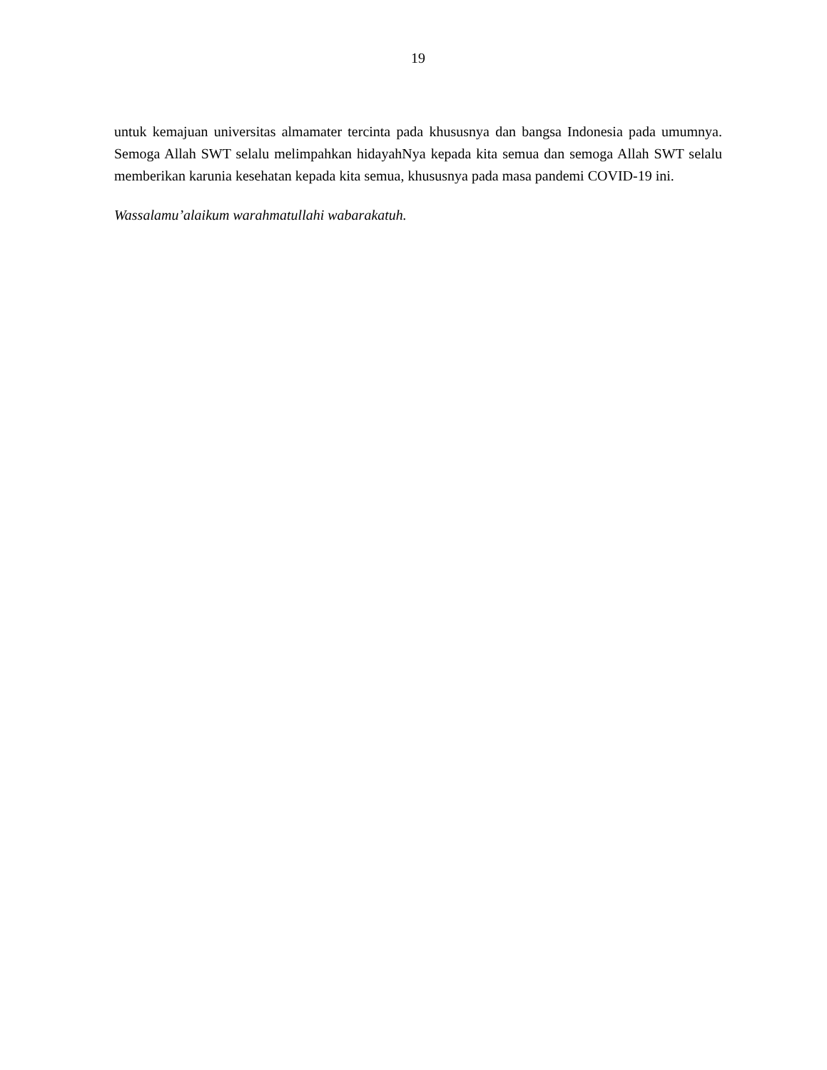19
untuk kemajuan universitas almamater tercinta pada khususnya dan bangsa Indonesia pada umumnya. Semoga Allah SWT selalu melimpahkan hidayahNya kepada kita semua dan semoga Allah SWT selalu memberikan karunia kesehatan kepada kita semua, khususnya pada masa pandemi COVID-19 ini.
Wassalamu’alaikum warahmatullahi wabarakatuh.